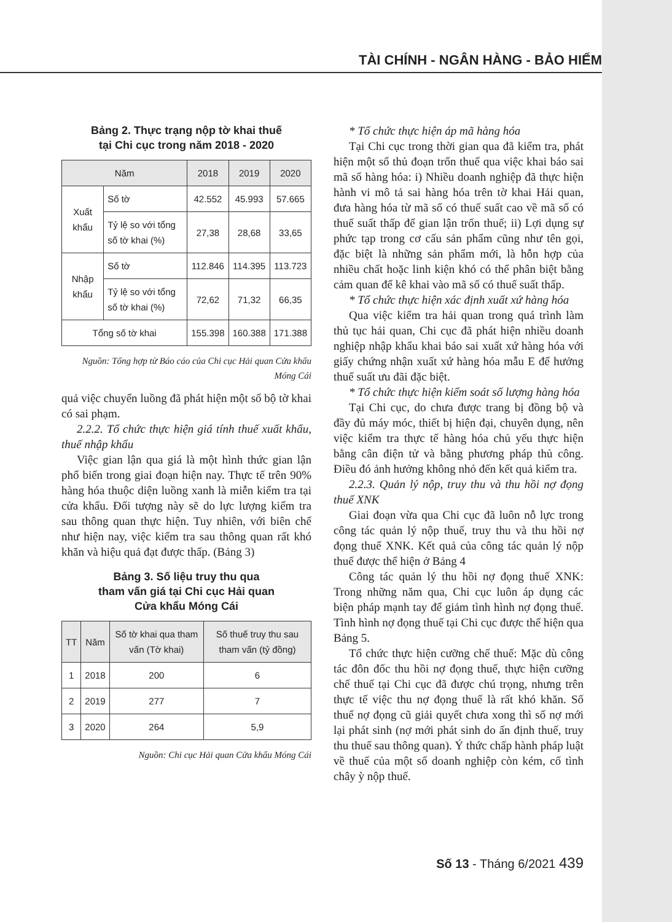TÀI CHÍNH - NGÂN HÀNG - BẢO HIỂM
Bảng 2. Thực trạng nộp tờ khai thuế
tại Chi cục trong năm 2018 - 2020
| Năm | | 2018 | 2019 | 2020 |
| --- | --- | --- | --- | --- |
| Xuất khẩu | Số tờ | 42.552 | 45.993 | 57.665 |
| | Tỷ lệ so với tổng số tờ khai (%) | 27,38 | 28,68 | 33,65 |
| Nhập khẩu | Số tờ | 112.846 | 114.395 | 113.723 |
| | Tỷ lệ so với tổng số tờ khai (%) | 72,62 | 71,32 | 66,35 |
| Tổng số tờ khai | | 155.398 | 160.388 | 171.388 |
Nguồn: Tổng hợp từ Báo cáo của Chi cục Hải quan Cửa khẩu Móng Cái
quả việc chuyển luồng đã phát hiện một số bộ tờ khai có sai phạm.
2.2.2. Tổ chức thực hiện giá tính thuế xuất khẩu, thuế nhập khẩu
Việc gian lận qua giá là một hình thức gian lận phổ biến trong giai đoạn hiện nay. Thực tế trên 90% hàng hóa thuộc diện luồng xanh là miễn kiểm tra tại cửa khẩu. Đối tượng này sẽ do lực lượng kiểm tra sau thông quan thực hiện. Tuy nhiên, với biên chế như hiện nay, việc kiểm tra sau thông quan rất khó khăn và hiệu quả đạt được thấp. (Bảng 3)
Bảng 3. Số liệu truy thu qua
tham vấn giá tại Chi cục Hải quan
Cửa khẩu Móng Cái
| TT | Năm | Số tờ khai qua tham vấn (Tờ khai) | Số thuế truy thu sau tham vấn (tỷ đồng) |
| --- | --- | --- | --- |
| 1 | 2018 | 200 | 6 |
| 2 | 2019 | 277 | 7 |
| 3 | 2020 | 264 | 5,9 |
Nguồn: Chi cục Hải quan Cửa khẩu Móng Cái
* Tổ chức thực hiện áp mã hàng hóa
Tại Chi cục trong thời gian qua đã kiểm tra, phát hiện một số thủ đoạn trốn thuế qua việc khai báo sai mã số hàng hóa: i) Nhiều doanh nghiệp đã thực hiện hành vi mô tả sai hàng hóa trên tờ khai Hải quan, đưa hàng hóa từ mã số có thuế suất cao về mã số có thuế suất thấp để gian lận trốn thuế; ii) Lợi dụng sự phức tạp trong cơ cấu sản phẩm cũng như tên gọi, đặc biệt là những sản phẩm mới, là hỗn hợp của nhiều chất hoặc linh kiện khó có thể phân biệt bằng cảm quan để kê khai vào mã số có thuế suất thấp.
* Tổ chức thực hiện xác định xuất xứ hàng hóa
Qua việc kiểm tra hải quan trong quá trình làm thủ tục hải quan, Chi cục đã phát hiện nhiều doanh nghiệp nhập khẩu khai báo sai xuất xứ hàng hóa với giấy chứng nhận xuất xứ hàng hóa mẫu E để hưởng thuế suất ưu đãi đặc biệt.
* Tổ chức thực hiện kiểm soát số lượng hàng hóa
Tại Chi cục, do chưa được trang bị đồng bộ và đầy đủ máy móc, thiết bị hiện đại, chuyên dụng, nên việc kiểm tra thực tế hàng hóa chủ yếu thực hiện bằng cân điện tử và bằng phương pháp thủ công. Điều đó ảnh hưởng không nhỏ đến kết quả kiểm tra.
2.2.3. Quản lý nộp, truy thu và thu hồi nợ đọng thuế XNK
Giai đoạn vừa qua Chi cục đã luôn nỗ lực trong công tác quản lý nộp thuế, truy thu và thu hồi nợ đọng thuế XNK. Kết quả của công tác quản lý nộp thuế được thể hiện ở Bảng 4
Công tác quản lý thu hồi nợ đọng thuế XNK: Trong những năm qua, Chi cục luôn áp dụng các biện pháp mạnh tay để giảm tình hình nợ đọng thuế. Tình hình nợ đọng thuế tại Chi cục được thể hiện qua Bảng 5.
Tổ chức thực hiện cưỡng chế thuế: Mặc dù công tác đôn đốc thu hồi nợ đọng thuế, thực hiện cưỡng chế thuế tại Chi cục đã được chú trọng, nhưng trên thực tế việc thu nợ đọng thuế là rất khó khăn. Số thuế nợ đọng cũ giải quyết chưa xong thì số nợ mới lại phát sinh (nợ mới phát sinh do ấn định thuế, truy thu thuế sau thông quan). Ý thức chấp hành pháp luật về thuế của một số doanh nghiệp còn kém, cố tình chây ỳ nộp thuế.
Số 13 - Tháng 6/2021 439